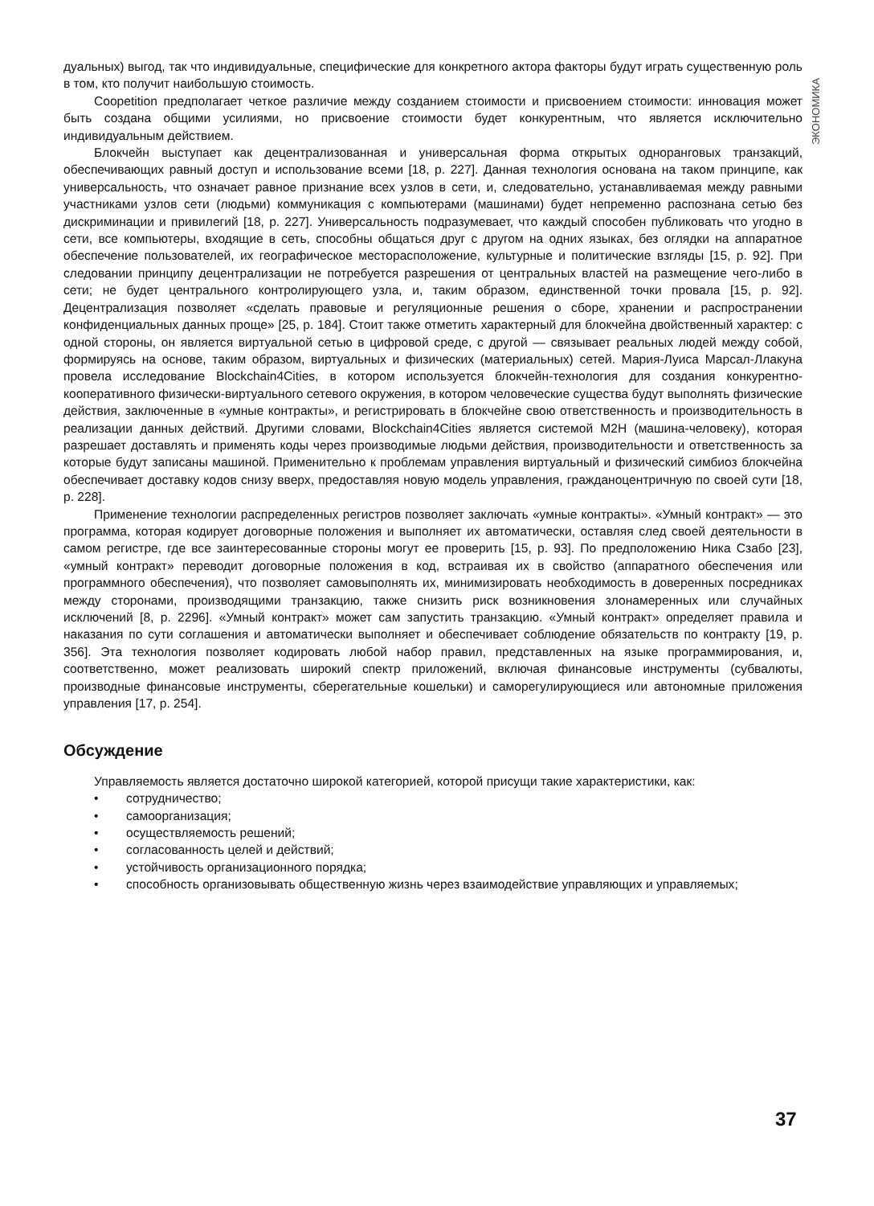ЭКОНОМИКА
дуальных) выгод, так что индивидуальные, специфические для конкретного актора факторы будут играть существенную роль в том, кто получит наибольшую стоимость.
Coopetition предполагает четкое различие между созданием стоимости и присвоением стоимости: инновация может быть создана общими усилиями, но присвоение стоимости будет конкурентным, что является исключительно индивидуальным действием.
Блокчейн выступает как децентрализованная и универсальная форма открытых одноранговых транзакций, обеспечивающих равный доступ и использование всеми [18, p. 227]. Данная технология основана на таком принципе, как универсальность, что означает равное признание всех узлов в сети, и, следовательно, устанавливаемая между равными участниками узлов сети (людьми) коммуникация с компьютерами (машинами) будет непременно распознана сетью без дискриминации и привилегий [18, p. 227]. Универсальность подразумевает, что каждый способен публиковать что угодно в сети, все компьютеры, входящие в сеть, способны общаться друг с другом на одних языках, без оглядки на аппаратное обеспечение пользователей, их географическое месторасположение, культурные и политические взгляды [15, p. 92]. При следовании принципу децентрализации не потребуется разрешения от центральных властей на размещение чего-либо в сети; не будет центрального контролирующего узла, и, таким образом, единственной точки провала [15, p. 92]. Децентрализация позволяет «сделать правовые и регуляционные решения о сборе, хранении и распространении конфиденциальных данных проще» [25, p. 184]. Стоит также отметить характерный для блокчейна двойственный характер: с одной стороны, он является виртуальной сетью в цифровой среде, с другой — связывает реальных людей между собой, формируясь на основе, таким образом, виртуальных и физических (материальных) сетей. Мария-Луиса Марсал-Ллакуна провела исследование Blockchain4Cities, в котором используется блокчейн-технология для создания конкурентно-кооперативного физически-виртуального сетевого окружения, в котором человеческие существа будут выполнять физические действия, заключенные в «умные контракты», и регистрировать в блокчейне свою ответственность и производительность в реализации данных действий. Другими словами, Blockchain4Cities является системой M2H (машина-человеку), которая разрешает доставлять и применять коды через производимые людьми действия, производительности и ответственность за которые будут записаны машиной. Применительно к проблемам управления виртуальный и физический симбиоз блокчейна обеспечивает доставку кодов снизу вверх, предоставляя новую модель управления, гражданоцентричную по своей сути [18, p. 228].
Применение технологии распределенных регистров позволяет заключать «умные контракты». «Умный контракт» — это программа, которая кодирует договорные положения и выполняет их автоматически, оставляя след своей деятельности в самом регистре, где все заинтересованные стороны могут ее проверить [15, p. 93]. По предположению Ника Сзабо [23], «умный контракт» переводит договорные положения в код, встраивая их в свойство (аппаратного обеспечения или программного обеспечения), что позволяет самовыполнять их, минимизировать необходимость в доверенных посредниках между сторонами, производящими транзакцию, также снизить риск возникновения злонамеренных или случайных исключений [8, p. 2296]. «Умный контракт» может сам запустить транзакцию. «Умный контракт» определяет правила и наказания по сути соглашения и автоматически выполняет и обеспечивает соблюдение обязательств по контракту [19, p. 356]. Эта технология позволяет кодировать любой набор правил, представленных на языке программирования, и, соответственно, может реализовать широкий спектр приложений, включая финансовые инструменты (субвалюты, производные финансовые инструменты, сберегательные кошельки) и саморегулирующиеся или автономные приложения управления [17, p. 254].
Обсуждение
Управляемость является достаточно широкой категорией, которой присущи такие характеристики, как:
• сотрудничество;
• самоорганизация;
• осуществляемость решений;
• согласованность целей и действий;
• устойчивость организационного порядка;
• способность организовывать общественную жизнь через взаимодействие управляющих и управляемых;
37